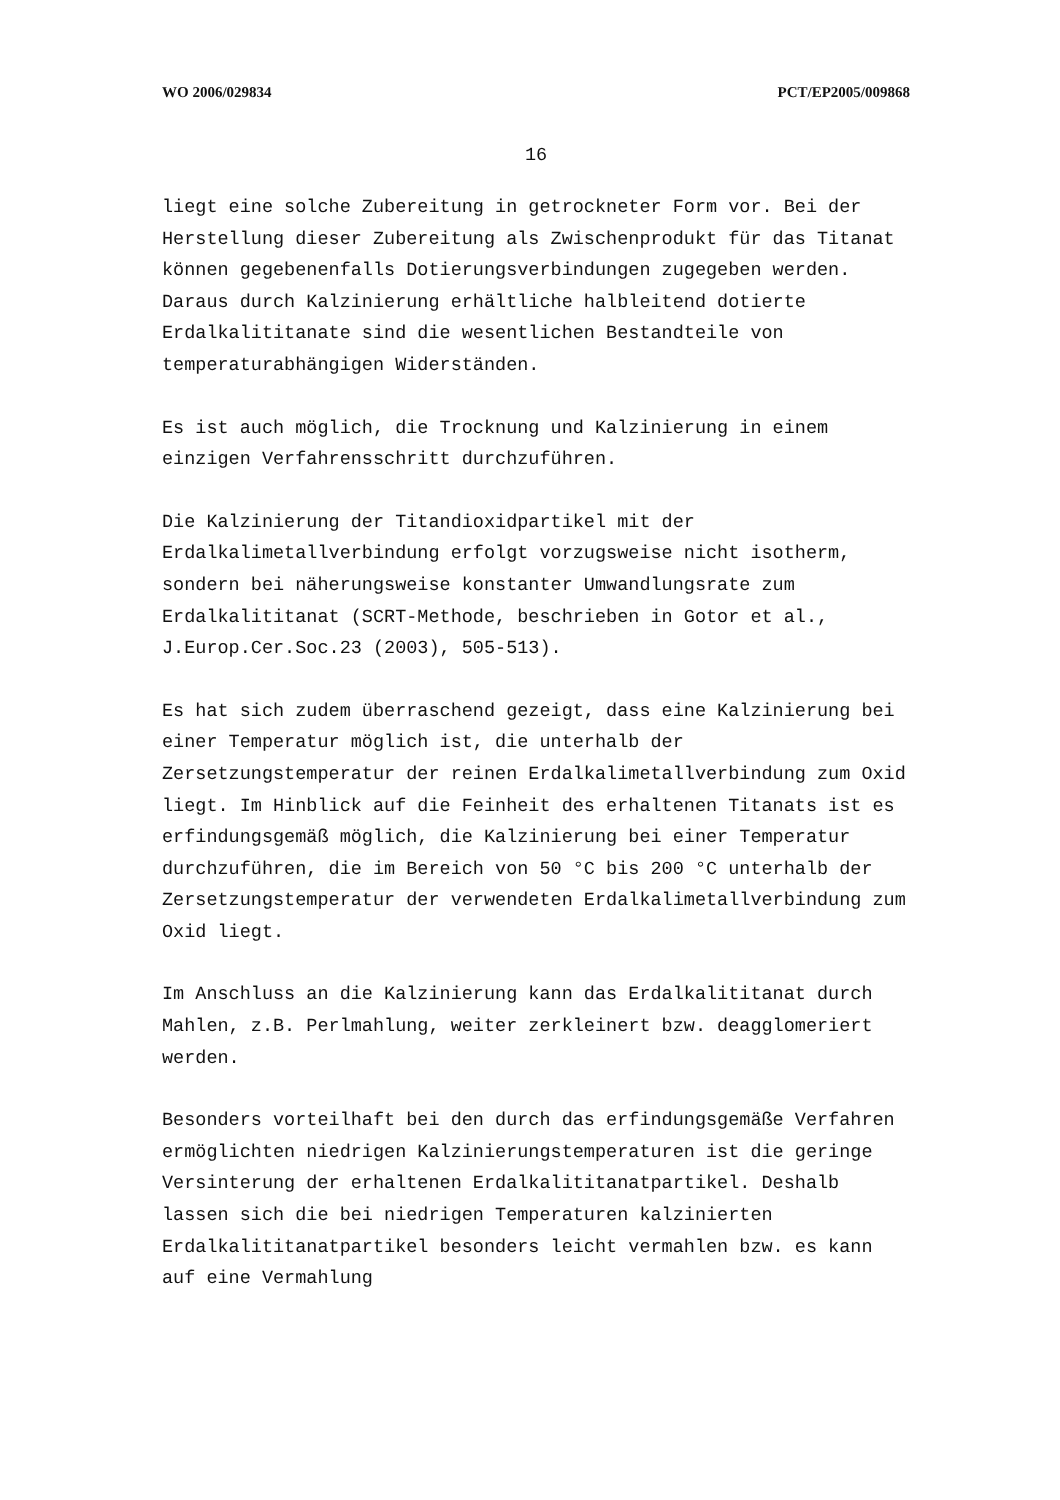WO 2006/029834 PCT/EP2005/009868
16
liegt eine solche Zubereitung in getrockneter Form vor. Bei der Herstellung dieser Zubereitung als Zwischenprodukt für das Titanat können gegebenenfalls Dotierungsverbindungen zugegeben werden. Daraus durch Kalzinierung erhältliche halbleitend dotierte Erdalkalititanate sind die wesentlichen Bestandteile von temperaturabhängigen Widerständen.
Es ist auch möglich, die Trocknung und Kalzinierung in einem einzigen Verfahrensschritt durchzuführen.
Die Kalzinierung der Titandioxidpartikel mit der Erdalkalimetallverbindung erfolgt vorzugsweise nicht isotherm, sondern bei näherungsweise konstanter Umwandlungsrate zum Erdalkalititanat (SCRT-Methode, beschrieben in Gotor et al., J.Europ.Cer.Soc.23 (2003), 505-513).
Es hat sich zudem überraschend gezeigt, dass eine Kalzinierung bei einer Temperatur möglich ist, die unterhalb der Zersetzungstemperatur der reinen Erdalkalimetallverbindung zum Oxid liegt. Im Hinblick auf die Feinheit des erhaltenen Titanats ist es erfindungsgemäß möglich, die Kalzinierung bei einer Temperatur durchzuführen, die im Bereich von 50 °C bis 200 °C unterhalb der Zersetzungstemperatur der verwendeten Erdalkalimetallverbindung zum Oxid liegt.
Im Anschluss an die Kalzinierung kann das Erdalkalititanat durch Mahlen, z.B. Perlmahlung, weiter zerkleinert bzw. deagglomeriert werden.
Besonders vorteilhaft bei den durch das erfindungsgemäße Verfahren ermöglichten niedrigen Kalzinierungstemperaturen ist die geringe Versinterung der erhaltenen Erdalkalititanatpartikel. Deshalb lassen sich die bei niedrigen Temperaturen kalzinierten Erdalkalititanatpartikel besonders leicht vermahlen bzw. es kann auf eine Vermahlung